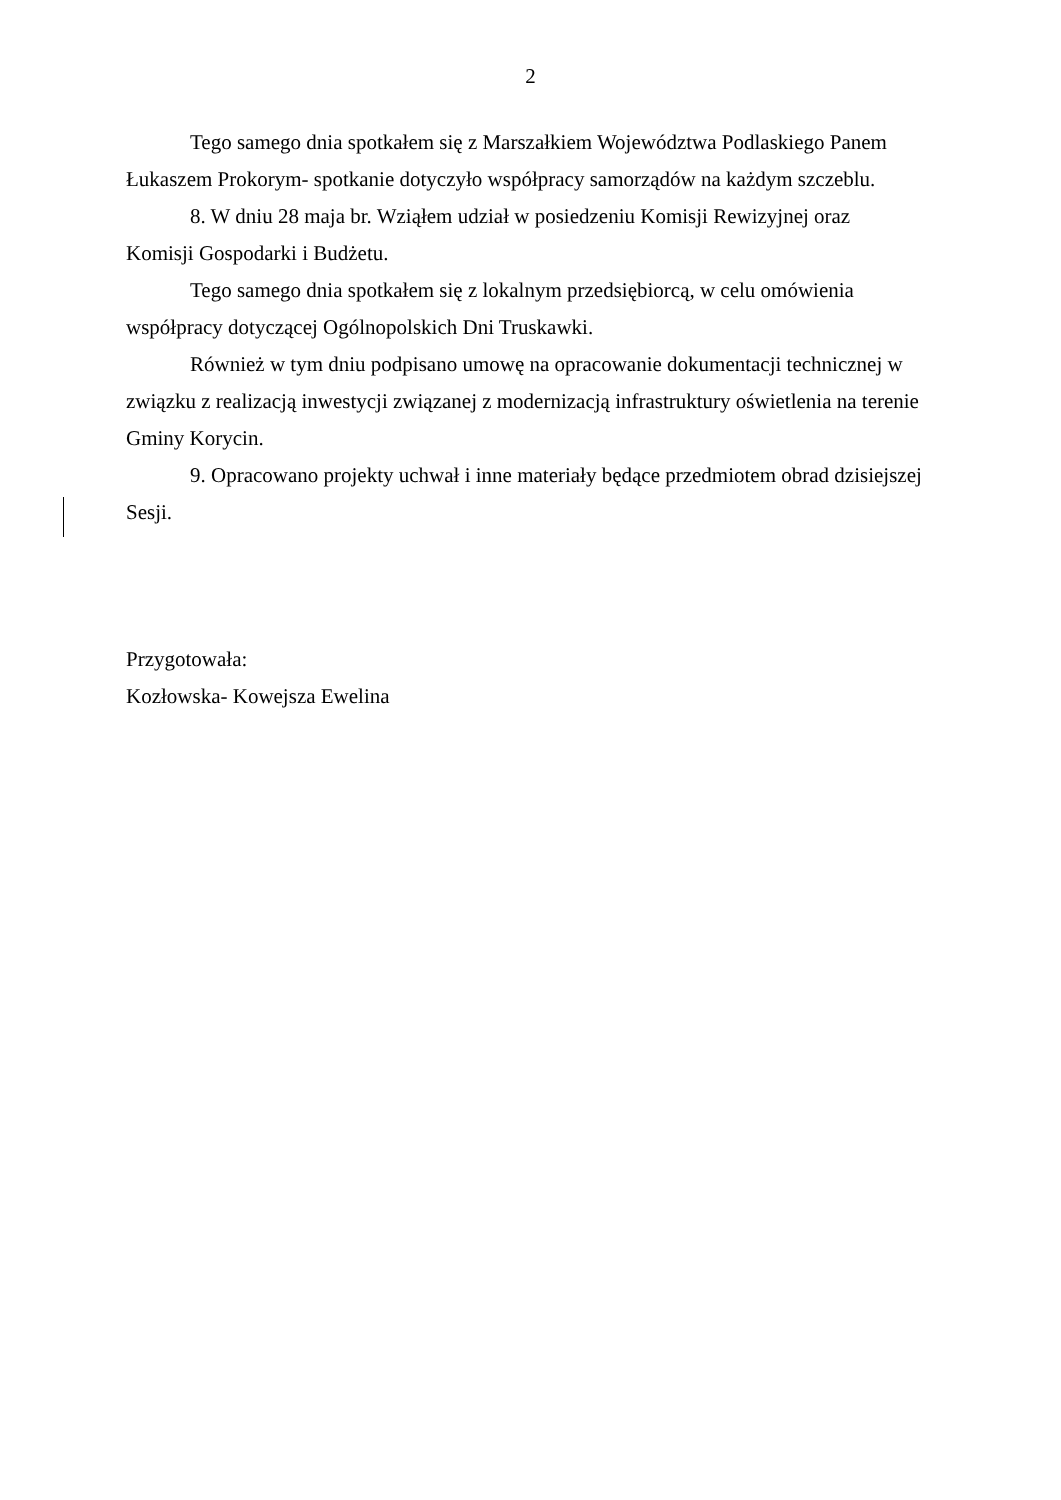2
Tego samego dnia spotkałem się z Marszałkiem Województwa Podlaskiego Panem Łukaszem Prokorym- spotkanie dotyczyło współpracy samorządów na każdym szczeblu.
8. W dniu 28 maja br. Wziąłem udział w posiedzeniu Komisji Rewizyjnej oraz
Komisji Gospodarki i Budżetu.
Tego samego dnia spotkałem się z lokalnym przedsiębiorcą, w celu omówienia
współpracy dotyczącej Ogólnopolskich Dni Truskawki.
Również w tym dniu podpisano umowę na opracowanie dokumentacji technicznej w związku z realizacją inwestycji związanej z modernizacją infrastruktury oświetlenia na terenie Gminy Korycin.
9. Opracowano projekty uchwał i inne materiały będące przedmiotem obrad dzisiejszej Sesji.
Przygotowała:
Kozłowska- Kowejsza Ewelina